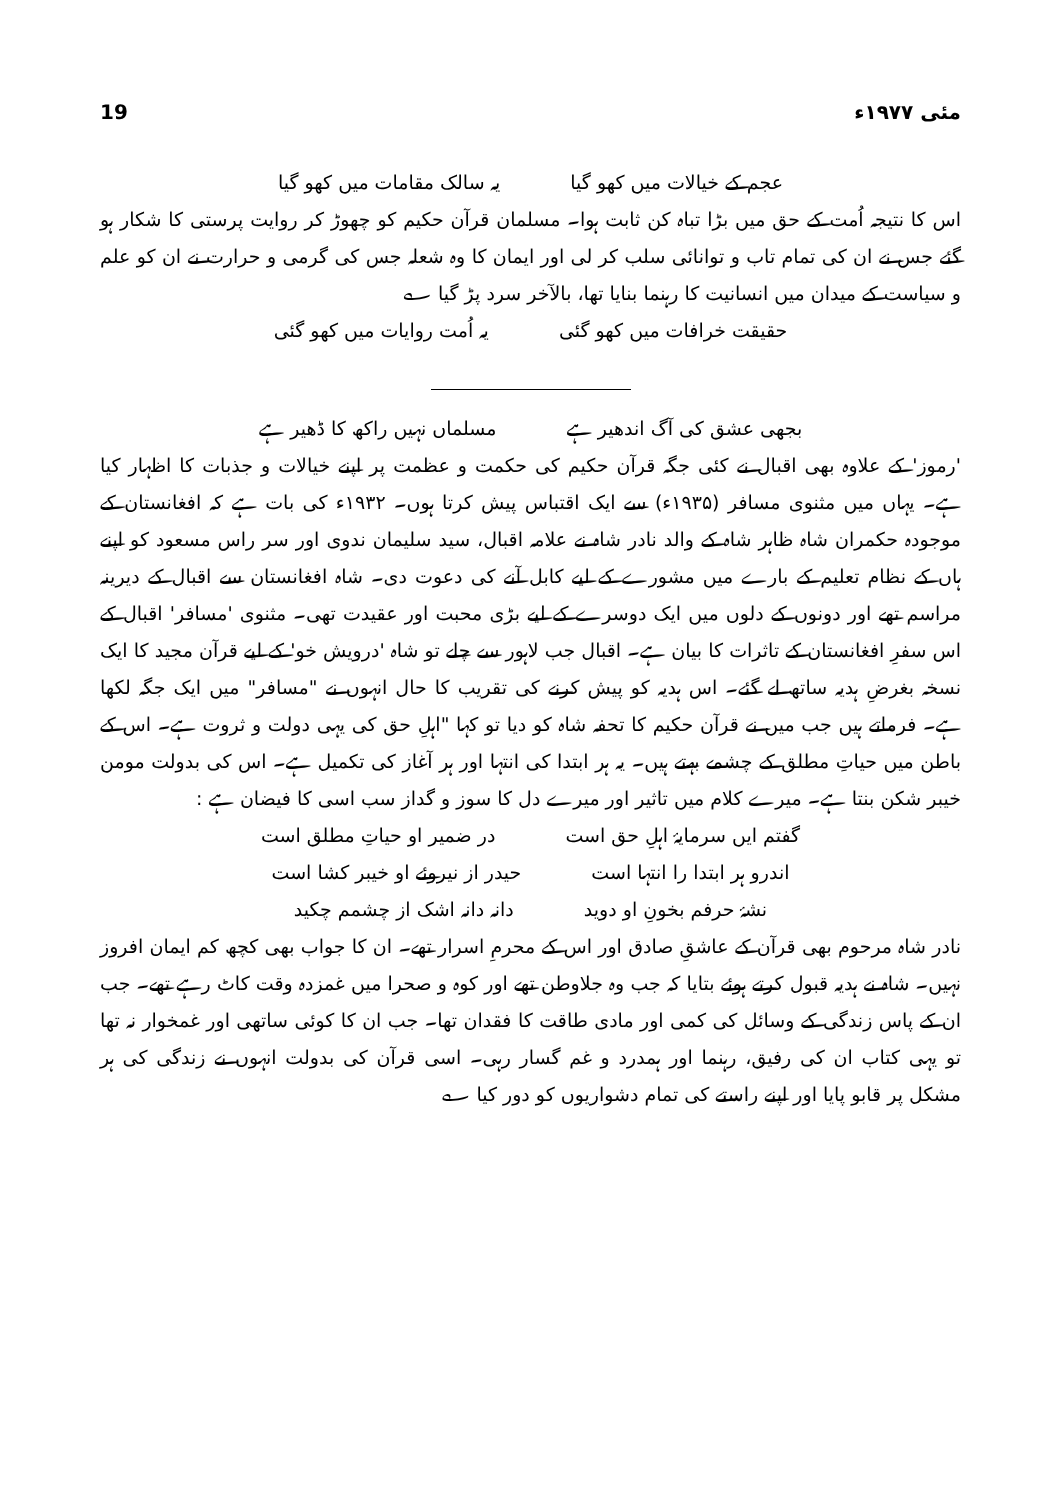مئی ۱۹۷۷ء 19
عجم کے خیالات میں کھو گیا یہ سالک مقامات میں کھو گیا
اس کا نتیجہ اُمت کے حق میں بڑا تباہ کن ثابت ہوا۔ مسلمان قرآن حکیم کو چھوڑ کر روایت پرستی کا شکار ہو گئے جس نے ان کی تمام تاب و توانائی سلب کر لی اور ایمان کا وہ شعلہ جس کی گرمی و حرارت نے ان کو علم و سیاست کے میدان میں انسانیت کا رہنما بنایا تھا، بالآخر سرد پڑ گیا ؎
حقیقت خرافات میں کھو گئی یہ اُمت روایات میں کھو گئی
بجھی عشق کی آگ اندھیر ہے مسلماں نہیں راکھ کا ڈھیر ہے
'رموز' کے علاوہ بھی اقبال نے کئی جگہ قرآن حکیم کی حکمت و عظمت پر اپنے خیالات و جذبات کا اظہار کیا ہے۔ یہاں میں مثنوی مسافر (۱۹۳۵ء) سے ایک اقتباس پیش کرتا ہوں۔ ۱۹۳۲ء کی بات ہے کہ افغانستان کے موجودہ حکمران شاہ ظاہر شاہ کے والد نادر شاہ نے علامہ اقبال، سید سلیمان ندوی اور سر راس مسعود کو اپنے ہاں کے نظام تعلیم کے بارے میں مشورے کے لیے کابل آنے کی دعوت دی۔ شاہ افغانستان سے اقبال کے دیرینہ مراسم تھے اور دونوں کے دلوں میں ایک دوسرے کے لیے بڑی محبت اور عقیدت تھی۔ مثنوی 'مسافر' اقبال کے اس سفرِ افغانستان کے تاثرات کا بیان ہے۔ اقبال جب لاہور سے چلے تو شاہ 'درویش خو' کے لیے قرآن مجید کا ایک نسخہ بغرضِ ہدیہ ساتھ لے گئے۔ اس ہدیہ کو پیش کرنے کی تقریب کا حال انہوں نے "مسافر" میں ایک جگہ لکھا ہے۔ فرماتے ہیں جب میں نے قرآن حکیم کا تحفہ شاہ کو دیا تو کہا "اہلِ حق کی یہی دولت و ثروت ہے۔ اس کے باطن میں حیاتِ مطلق کے چشمے بہتے ہیں۔ یہ ہر ابتدا کی انتہا اور ہر آغاز کی تکمیل ہے۔ اس کی بدولت مومن خیبر شکن بنتا ہے۔ میرے کلام میں تاثیر اور میرے دل کا سوز و گداز سب اسی کا فیضان ہے :
گفتم ایں سرمایۂ اہلِ حق است در ضمیر او حیاتِ مطلق است
اندرو ہر ابتدا را انتہا است حیدر از نیروئے او خیبر کشا است
نشۂ حرفم بخونِ او دوید دانہ دانہ اشک از چشمم چکید
نادر شاہ مرحوم بھی قرآن کے عاشقِ صادق اور اس کے محرمِ اسرار تھے۔ ان کا جواب بھی کچھ کم ایمان افروز نہیں۔ شاہ نے ہدیہ قبول کرتے ہوئے بتایا کہ جب وہ جلاوطن تھے اور کوہ و صحرا میں غمزدہ وقت کاٹ رہے تھے۔ جب ان کے پاس زندگی کے وسائل کی کمی اور مادی طاقت کا فقدان تھا۔ جب ان کا کوئی ساتھی اور غمخوار نہ تھا تو یہی کتاب ان کی رفیق، رہنما اور ہمدرد و غم گسار رہی۔ اسی قرآن کی بدولت انہوں نے زندگی کی ہر مشکل پر قابو پایا اور اپنے راستے کی تمام دشواریوں کو دور کیا ؎